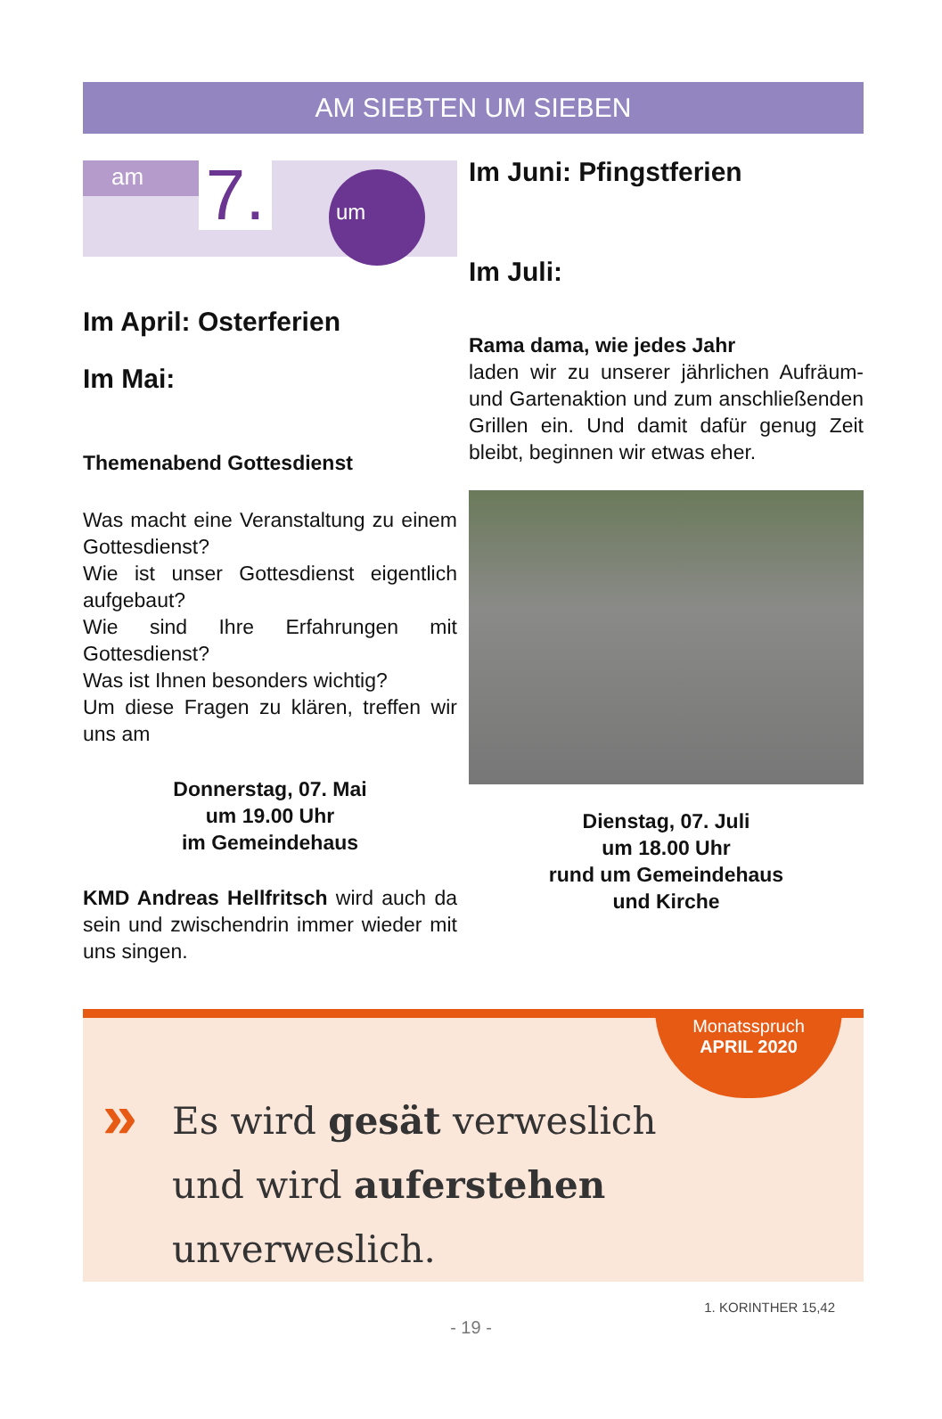AM SIEBTEN UM SIEBEN
am
7.
um
Im April: Osterferien
Im Mai:
Themenabend Gottesdienst
Was macht eine Veranstaltung zu einem Gottesdienst?
Wie ist unser Gottesdienst eigentlich aufgebaut?
Wie sind Ihre Erfahrungen mit Gottesdienst?
Was ist Ihnen besonders wichtig?
Um diese Fragen zu klären, treffen wir uns am
Donnerstag, 07. Mai
um 19.00 Uhr
im Gemeindehaus
KMD Andreas Hellfritsch wird auch da sein und zwischendrin immer wieder mit uns singen.
Im Juni: Pfingstferien
Im Juli:
Rama dama, wie jedes Jahr
laden wir zu unserer jährlichen Aufräum- und Gartenaktion und zum anschließenden Grillen ein. Und damit dafür genug Zeit bleibt, beginnen wir etwas eher.
Dienstag, 07. Juli
um 18.00 Uhr
rund um Gemeindehaus
und Kirche
Monatsspruch
APRIL 2020
»
Es wird gesät verweslich
und wird auferstehen unverweslich.
1. KORINTHER 15,42
- 19 -